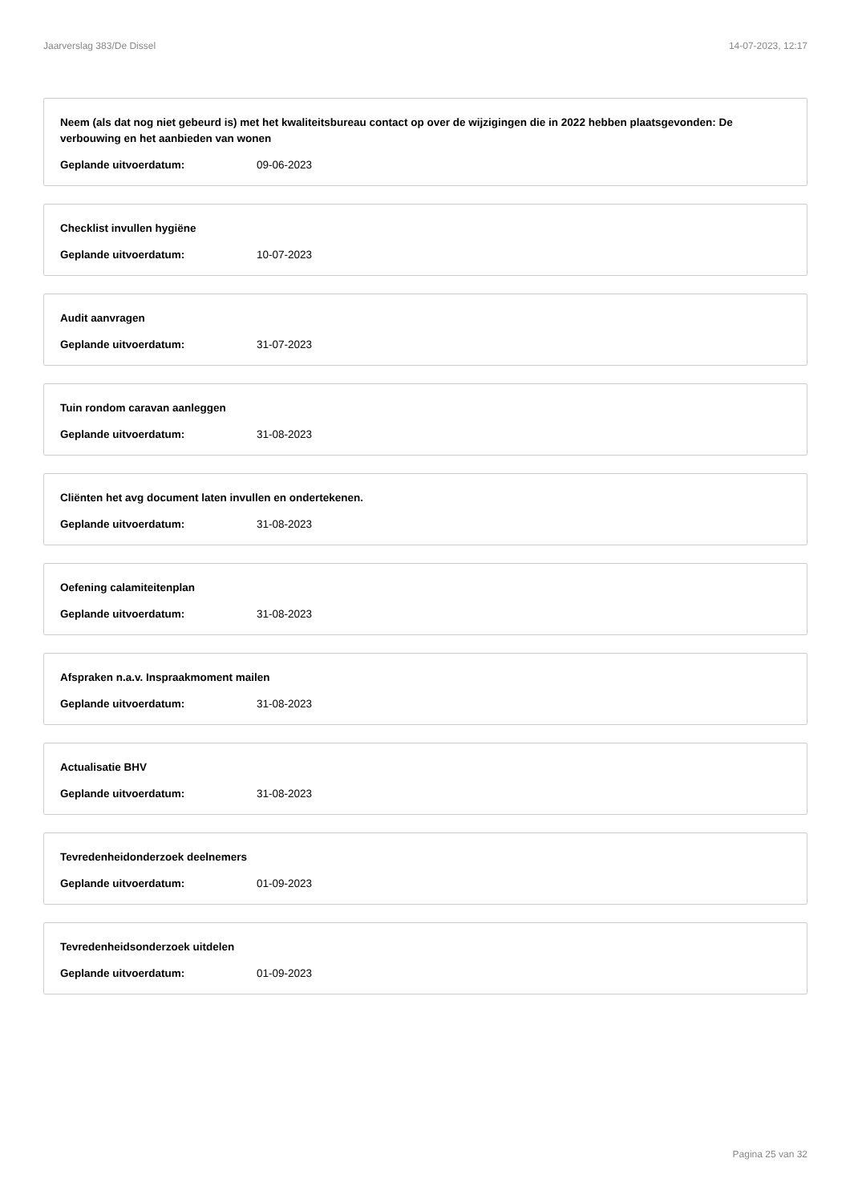Jaarverslag 383/De Dissel 14-07-2023, 12:17
Neem (als dat nog niet gebeurd is) met het kwaliteitsbureau contact op over de wijzigingen die in 2022 hebben plaatsgevonden: De verbouwing en het aanbieden van wonen
Geplande uitvoerdatum: 09-06-2023
Checklist invullen hygiëne
Geplande uitvoerdatum: 10-07-2023
Audit aanvragen
Geplande uitvoerdatum: 31-07-2023
Tuin rondom caravan aanleggen
Geplande uitvoerdatum: 31-08-2023
Cliënten het avg document laten invullen en ondertekenen.
Geplande uitvoerdatum: 31-08-2023
Oefening calamiteitenplan
Geplande uitvoerdatum: 31-08-2023
Afspraken n.a.v. Inspraakmoment mailen
Geplande uitvoerdatum: 31-08-2023
Actualisatie BHV
Geplande uitvoerdatum: 31-08-2023
Tevredenheidonderzoek deelnemers
Geplande uitvoerdatum: 01-09-2023
Tevredenheidsonderzoek uitdelen
Geplande uitvoerdatum: 01-09-2023
Pagina 25 van 32